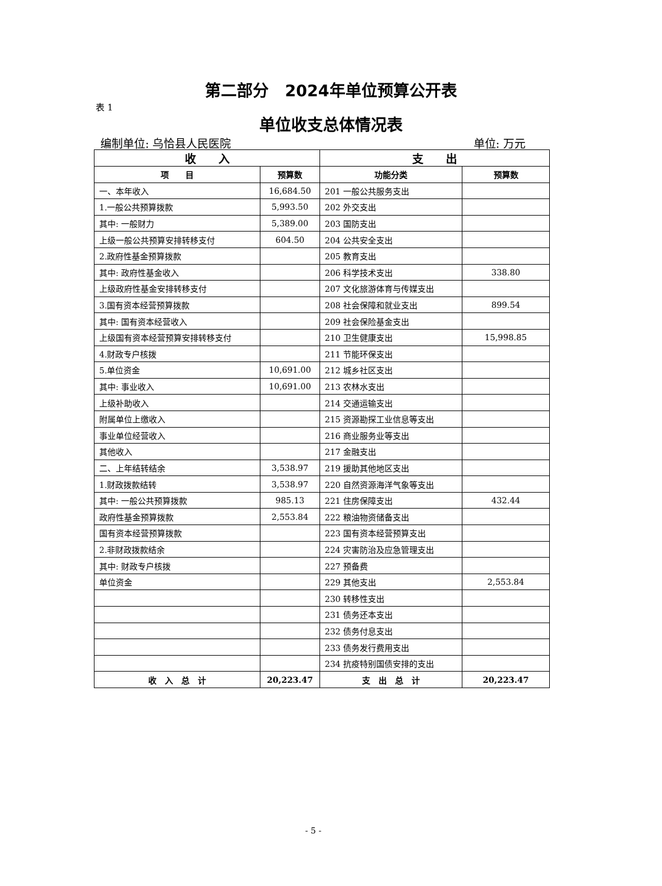第二部分　2024年单位预算公开表
表 1
单位收支总体情况表
编制单位: 乌恰县人民医院 单位: 万元
| 收 入 | | 支 出 | |
| --- | --- | --- | --- |
| 项 目 | 预算数 | 功能分类 | 预算数 |
| 一、本年收入 | 16,684.50 | 201 一般公共服务支出 | |
| 1.一般公共预算拨款 | 5,993.50 | 202 外交支出 | |
| 其中: 一般财力 | 5,389.00 | 203 国防支出 | |
| 上级一般公共预算安排转移支付 | 604.50 | 204 公共安全支出 | |
| 2.政府性基金预算拨款 | | 205 教育支出 | |
| 其中: 政府性基金收入 | | 206 科学技术支出 | 338.80 |
| 上级政府性基金安排转移支付 | | 207 文化旅游体育与传媒支出 | |
| 3.国有资本经营预算拨款 | | 208 社会保障和就业支出 | 899.54 |
| 其中: 国有资本经营收入 | | 209 社会保险基金支出 | |
| 上级国有资本经营预算安排转移支付 | | 210 卫生健康支出 | 15,998.85 |
| 4.财政专户核拨 | | 211 节能环保支出 | |
| 5.单位资金 | 10,691.00 | 212 城乡社区支出 | |
| 其中: 事业收入 | 10,691.00 | 213 农林水支出 | |
| 上级补助收入 | | 214 交通运输支出 | |
| 附属单位上缴收入 | | 215 资源勘探工业信息等支出 | |
| 事业单位经营收入 | | 216 商业服务业等支出 | |
| 其他收入 | | 217 金融支出 | |
| 二、上年结转结余 | 3,538.97 | 219 援助其他地区支出 | |
| 1.财政拨款结转 | 3,538.97 | 220 自然资源海洋气象等支出 | |
| 其中: 一般公共预算拨款 | 985.13 | 221 住房保障支出 | 432.44 |
| 政府性基金预算拨款 | 2,553.84 | 222 粮油物资储备支出 | |
| 国有资本经营预算拨款 | | 223 国有资本经营预算支出 | |
| 2.非财政拨款结余 | | 224 灾害防治及应急管理支出 | |
| 其中: 财政专户核拨 | | 227 预备费 | |
| 单位资金 | | 229 其他支出 | 2,553.84 |
| | | 230 转移性支出 | |
| | | 231 债务还本支出 | |
| | | 232 债务付息支出 | |
| | | 233 债务发行费用支出 | |
| | | 234 抗疫特别国债安排的支出 | |
| 收 入 总 计 | 20,223.47 | 支 出 总 计 | 20,223.47 |
- 5 -